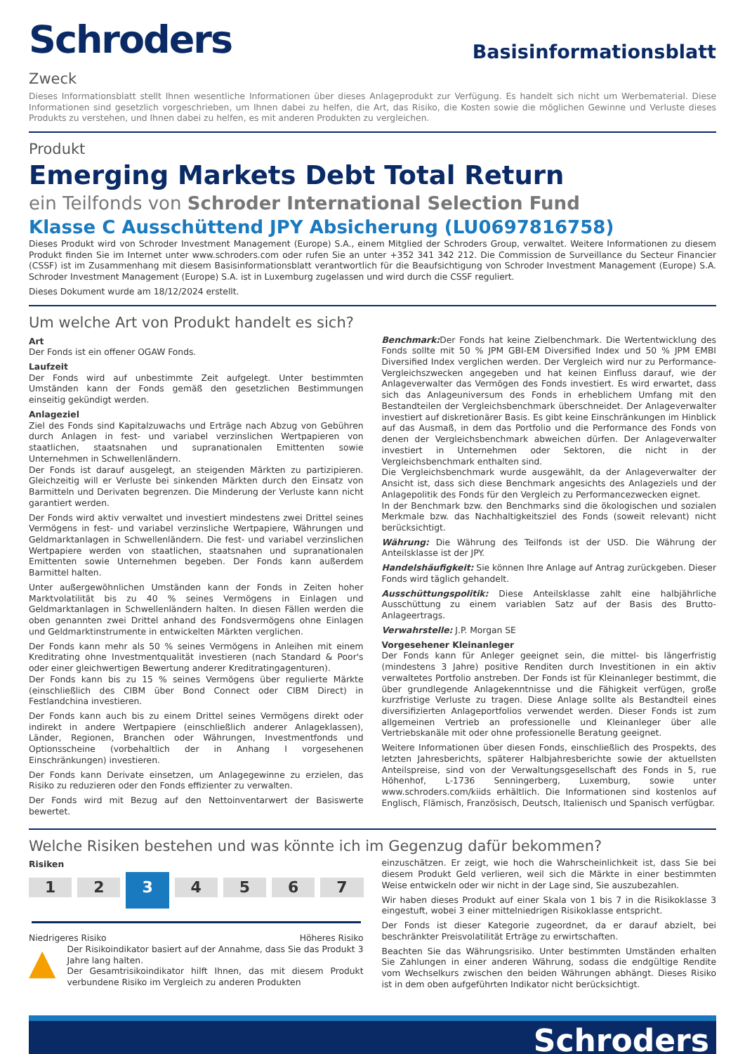Schroders
Basisinformationsblatt
Zweck
Dieses Informationsblatt stellt Ihnen wesentliche Informationen über dieses Anlageprodukt zur Verfügung. Es handelt sich nicht um Werbematerial. Diese Informationen sind gesetzlich vorgeschrieben, um Ihnen dabei zu helfen, die Art, das Risiko, die Kosten sowie die möglichen Gewinne und Verluste dieses Produkts zu verstehen, und Ihnen dabei zu helfen, es mit anderen Produkten zu vergleichen.
Produkt
Emerging Markets Debt Total Return
ein Teilfonds von Schroder International Selection Fund
Klasse C Ausschüttend JPY Absicherung (LU0697816758)
Dieses Produkt wird von Schroder Investment Management (Europe) S.A., einem Mitglied der Schroders Group, verwaltet. Weitere Informationen zu diesem Produkt finden Sie im Internet unter www.schroders.com oder rufen Sie an unter +352 341 342 212. Die Commission de Surveillance du Secteur Financier (CSSF) ist im Zusammenhang mit diesem Basisinformationsblatt verantwortlich für die Beaufsichtigung von Schroder Investment Management (Europe) S.A. Schroder Investment Management (Europe) S.A. ist in Luxemburg zugelassen und wird durch die CSSF reguliert.
Dieses Dokument wurde am 18/12/2024 erstellt.
Um welche Art von Produkt handelt es sich?
Art
Der Fonds ist ein offener OGAW Fonds.
Laufzeit
Der Fonds wird auf unbestimmte Zeit aufgelegt. Unter bestimmten Umständen kann der Fonds gemäß den gesetzlichen Bestimmungen einseitig gekündigt werden.
Anlageziel
Ziel des Fonds sind Kapitalzuwachs und Erträge nach Abzug von Gebühren durch Anlagen in fest- und variabel verzinslichen Wertpapieren von staatlichen, staatsnahen und supranationalen Emittenten sowie Unternehmen in Schwellenländern.
Der Fonds ist darauf ausgelegt, an steigenden Märkten zu partizipieren. Gleichzeitig will er Verluste bei sinkenden Märkten durch den Einsatz von Barmitteln und Derivaten begrenzen. Die Minderung der Verluste kann nicht garantiert werden.
Der Fonds wird aktiv verwaltet und investiert mindestens zwei Drittel seines Vermögens in fest- und variabel verzinsliche Wertpapiere, Währungen und Geldmarktanlagen in Schwellenländern. Die fest- und variabel verzinslichen Wertpapiere werden von staatlichen, staatsnahen und supranationalen Emittenten sowie Unternehmen begeben. Der Fonds kann außerdem Barmittel halten.
Unter außergewöhnlichen Umständen kann der Fonds in Zeiten hoher Marktvolatilität bis zu 40 % seines Vermögens in Einlagen und Geldmarktanlagen in Schwellenländern halten. In diesen Fällen werden die oben genannten zwei Drittel anhand des Fondsvermögens ohne Einlagen und Geldmarktinstrumente in entwickelten Märkten verglichen.
Der Fonds kann mehr als 50 % seines Vermögens in Anleihen mit einem Kreditrating ohne Investmentqualität investieren (nach Standard & Poor's oder einer gleichwertigen Bewertung anderer Kreditratingagenturen).
Der Fonds kann bis zu 15 % seines Vermögens über regulierte Märkte (einschließlich des CIBM über Bond Connect oder CIBM Direct) in Festlandchina investieren.
Der Fonds kann auch bis zu einem Drittel seines Vermögens direkt oder indirekt in andere Wertpapiere (einschließlich anderer Anlageklassen), Länder, Regionen, Branchen oder Währungen, Investmentfonds und Optionsscheine (vorbehaltlich der in Anhang I vorgesehenen Einschränkungen) investieren.
Der Fonds kann Derivate einsetzen, um Anlagegewinne zu erzielen, das Risiko zu reduzieren oder den Fonds effizienter zu verwalten.
Der Fonds wird mit Bezug auf den Nettoinventarwert der Basiswerte bewertet.
Benchmark: Der Fonds hat keine Zielbenchmark. Die Wertentwicklung des Fonds sollte mit 50 % JPM GBI-EM Diversified Index und 50 % JPM EMBI Diversified Index verglichen werden. Der Vergleich wird nur zu Performance-Vergleichszwecken angegeben und hat keinen Einfluss darauf, wie der Anlageverwalter das Vermögen des Fonds investiert. Es wird erwartet, dass sich das Anlageuniversum des Fonds in erheblichem Umfang mit den Bestandteilen der Vergleichsbenchmark überschneidet. Der Anlageverwalter investiert auf diskretionärer Basis. Es gibt keine Einschränkungen im Hinblick auf das Ausmaß, in dem das Portfolio und die Performance des Fonds von denen der Vergleichsbenchmark abweichen dürfen. Der Anlageverwalter investiert in Unternehmen oder Sektoren, die nicht in der Vergleichsbenchmark enthalten sind.
Die Vergleichsbenchmark wurde ausgewählt, da der Anlageverwalter der Ansicht ist, dass sich diese Benchmark angesichts des Anlageziels und der Anlagepolitik des Fonds für den Vergleich zu Performancezwecken eignet.
In der Benchmark bzw. den Benchmarks sind die ökologischen und sozialen Merkmale bzw. das Nachhaltigkeitsziel des Fonds (soweit relevant) nicht berücksichtigt.
Währung: Die Währung des Teilfonds ist der USD. Die Währung der Anteilsklasse ist der JPY.
Handelshäufigkeit: Sie können Ihre Anlage auf Antrag zurückgeben. Dieser Fonds wird täglich gehandelt.
Ausschüttungspolitik: Diese Anteilsklasse zahlt eine halbjährliche Ausschüttung zu einem variablen Satz auf der Basis des Brutto-Anlageertrags.
Verwahrstelle: J.P. Morgan SE
Vorgesehener Kleinanleger
Der Fonds kann für Anleger geeignet sein, die mittel- bis längerfristig (mindestens 3 Jahre) positive Renditen durch Investitionen in ein aktiv verwaltetes Portfolio anstreben. Der Fonds ist für Kleinanleger bestimmt, die über grundlegende Anlagekenntnisse und die Fähigkeit verfügen, große kurzfristige Verluste zu tragen. Diese Anlage sollte als Bestandteil eines diversifizierten Anlageportfolios verwendet werden. Dieser Fonds ist zum allgemeinen Vertrieb an professionelle und Kleinanleger über alle Vertriebskanäle mit oder ohne professionelle Beratung geeignet.
Weitere Informationen über diesen Fonds, einschließlich des Prospekts, des letzten Jahresberichts, späterer Halbjahresberichte sowie der aktuellsten Anteilspreise, sind von der Verwaltungsgesellschaft des Fonds in 5, rue Höhenhof, L-1736 Senningerberg, Luxemburg, sowie unter www.schroders.com/kiids erhältlich. Die Informationen sind kostenlos auf Englisch, Flämisch, Französisch, Deutsch, Italienisch und Spanisch verfügbar.
Welche Risiken bestehen und was könnte ich im Gegenzug dafür bekommen?
Risiken
1 2
3
4 5 6 7
Niedrigeres Risiko Höheres Risiko
▲ Der Risikoindikator basiert auf der Annahme, dass Sie das Produkt 3 Jahre lang halten.
Der Gesamtrisikoindikator hilft Ihnen, das mit diesem Produkt verbundene Risiko im Vergleich zu anderen Produkten
einzuschätzen. Er zeigt, wie hoch die Wahrscheinlichkeit ist, dass Sie bei diesem Produkt Geld verlieren, weil sich die Märkte in einer bestimmten Weise entwickeln oder wir nicht in der Lage sind, Sie auszubezahlen.
Wir haben dieses Produkt auf einer Skala von 1 bis 7 in die Risikoklasse 3 eingestuft, wobei 3 einer mittelniedrigen Risikoklasse entspricht.
Der Fonds ist dieser Kategorie zugeordnet, da er darauf abzielt, bei beschränkter Preisvolatilität Erträge zu erwirtschaften.
Beachten Sie das Währungsrisiko. Unter bestimmten Umständen erhalten Sie Zahlungen in einer anderen Währung, sodass die endgültige Rendite vom Wechselkurs zwischen den beiden Währungen abhängt. Dieses Risiko ist in dem oben aufgeführten Indikator nicht berücksichtigt.
Schroders